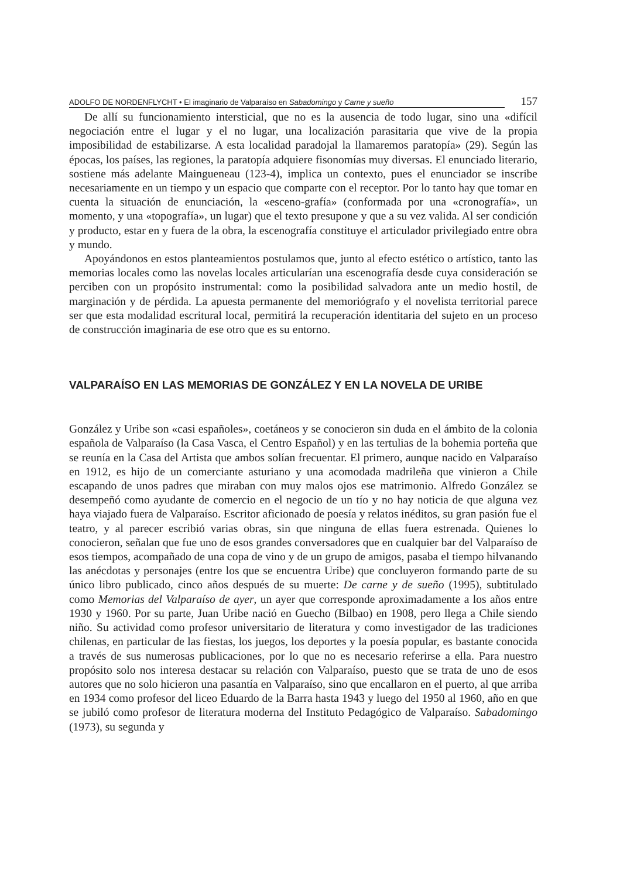ADOLFO DE NORDENFLYCHT • El imaginario de Valparaíso en Sabadomingo y Carne y sueño 157
De allí su funcionamiento intersticial, que no es la ausencia de todo lugar, sino una «difícil negociación entre el lugar y el no lugar, una localización parasitaria que vive de la propia imposibilidad de estabilizarse. A esta localidad paradojal la llamaremos paratopía» (29). Según las épocas, los países, las regiones, la paratopía adquiere fisonomías muy diversas. El enunciado literario, sostiene más adelante Maingueneau (123-4), implica un contexto, pues el enunciador se inscribe necesariamente en un tiempo y un espacio que comparte con el receptor. Por lo tanto hay que tomar en cuenta la situación de enunciación, la «esceno-grafía» (conformada por una «cronografía», un momento, y una «topografía», un lugar) que el texto presupone y que a su vez valida. Al ser condición y producto, estar en y fuera de la obra, la escenografía constituye el articulador privilegiado entre obra y mundo.
Apoyándonos en estos planteamientos postulamos que, junto al efecto estético o artístico, tanto las memorias locales como las novelas locales articularían una escenografía desde cuya consideración se perciben con un propósito instrumental: como la posibilidad salvadora ante un medio hostil, de marginación y de pérdida. La apuesta permanente del memoriógrafo y el novelista territorial parece ser que esta modalidad escritural local, permitirá la recuperación identitaria del sujeto en un proceso de construcción imaginaria de ese otro que es su entorno.
VALPARAÍSO EN LAS MEMORIAS DE GONZÁLEZ Y EN LA NOVELA DE URIBE
González y Uribe son «casi españoles», coetáneos y se conocieron sin duda en el ámbito de la colonia española de Valparaíso (la Casa Vasca, el Centro Español) y en las tertulias de la bohemia porteña que se reunía en la Casa del Artista que ambos solían frecuentar. El primero, aunque nacido en Valparaíso en 1912, es hijo de un comerciante asturiano y una acomodada madrileña que vinieron a Chile escapando de unos padres que miraban con muy malos ojos ese matrimonio. Alfredo González se desempeñó como ayudante de comercio en el negocio de un tío y no hay noticia de que alguna vez haya viajado fuera de Valparaíso. Escritor aficionado de poesía y relatos inéditos, su gran pasión fue el teatro, y al parecer escribió varias obras, sin que ninguna de ellas fuera estrenada. Quienes lo conocieron, señalan que fue uno de esos grandes conversadores que en cualquier bar del Valparaíso de esos tiempos, acompañado de una copa de vino y de un grupo de amigos, pasaba el tiempo hilvanando las anécdotas y personajes (entre los que se encuentra Uribe) que concluyeron formando parte de su único libro publicado, cinco años después de su muerte: De carne y de sueño (1995), subtitulado como Memorias del Valparaíso de ayer, un ayer que corresponde aproximadamente a los años entre 1930 y 1960. Por su parte, Juan Uribe nació en Guecho (Bilbao) en 1908, pero llega a Chile siendo niño. Su actividad como profesor universitario de literatura y como investigador de las tradiciones chilenas, en particular de las fiestas, los juegos, los deportes y la poesía popular, es bastante conocida a través de sus numerosas publicaciones, por lo que no es necesario referirse a ella. Para nuestro propósito solo nos interesa destacar su relación con Valparaíso, puesto que se trata de uno de esos autores que no solo hicieron una pasantía en Valparaíso, sino que encallaron en el puerto, al que arriba en 1934 como profesor del liceo Eduardo de la Barra hasta 1943 y luego del 1950 al 1960, año en que se jubiló como profesor de literatura moderna del Instituto Pedagógico de Valparaíso. Sabadomingo (1973), su segunda y